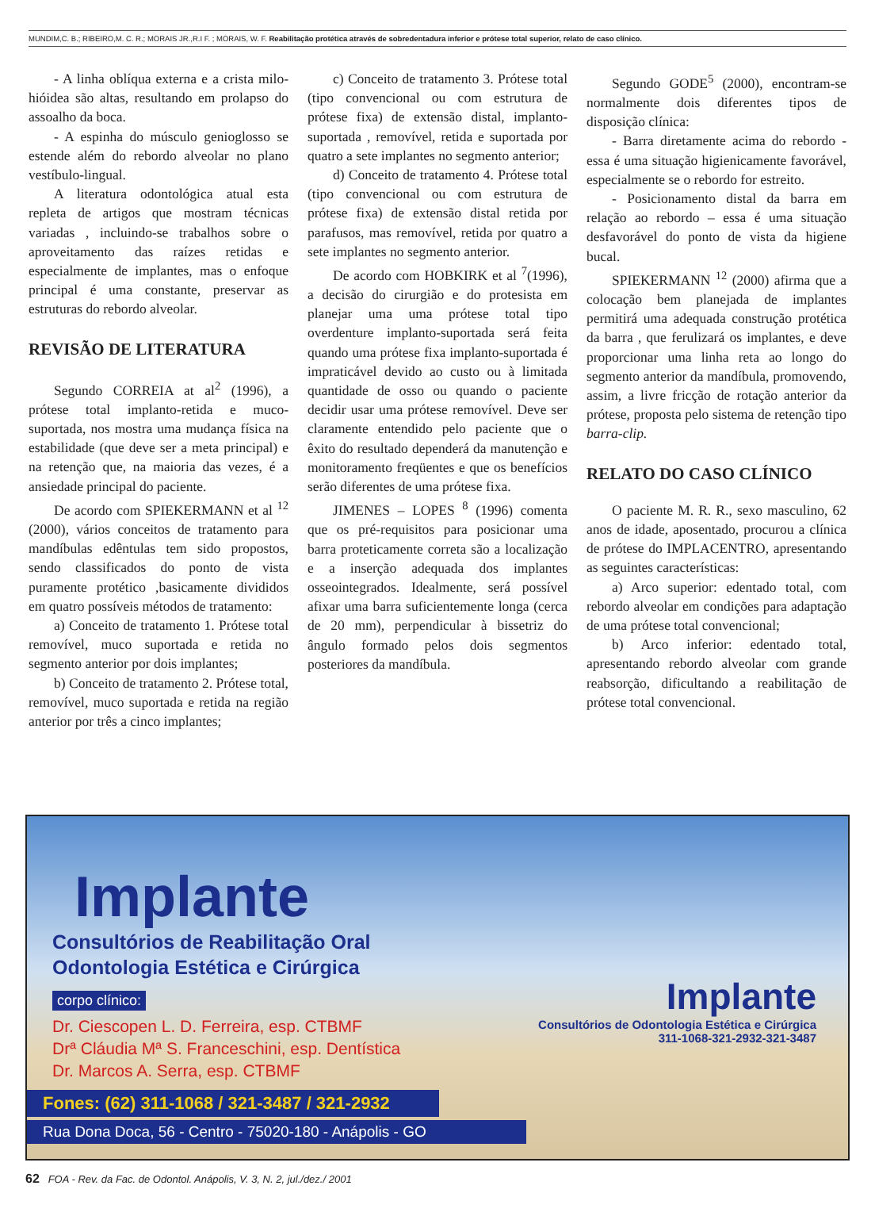MUNDIM,C. B.; RIBEIRO,M. C. R.; MORAIS JR.,R.I F. ; MORAIS, W. F. Reabilitação protética através de sobredentadura inferior e prótese total superior, relato de caso clínico.
- A linha oblíqua externa e a crista milo-hióidea são altas, resultando em prolapso do assoalho da boca.
- A espinha do músculo genioglosso se estende além do rebordo alveolar no plano vestíbulo-lingual.
A literatura odontológica atual esta repleta de artigos que mostram técnicas variadas , incluindo-se trabalhos sobre o aproveitamento das raízes retidas e especialmente de implantes, mas o enfoque principal é uma constante, preservar as estruturas do rebordo alveolar.
REVISÃO DE LITERATURA
Segundo CORREIA at al<sup>2</sup> (1996), a prótese total implanto-retida e muco- suportada, nos mostra uma mudança física na estabilidade (que deve ser a meta principal) e na retenção que, na maioria das vezes, é a ansiedade principal do paciente.
De acordo com SPIEKERMANN et al <sup>12</sup> (2000), vários conceitos de tratamento para mandíbulas edêntulas tem sido propostos, sendo classificados do ponto de vista puramente protético ,basicamente divididos em quatro possíveis métodos de tratamento:
a) Conceito de tratamento 1. Prótese total removível, muco suportada e retida no segmento anterior por dois implantes;
b) Conceito de tratamento 2. Prótese total, removível, muco suportada e retida na região anterior por três a cinco implantes;
c) Conceito de tratamento 3. Prótese total (tipo convencional ou com estrutura de prótese fixa) de extensão distal, implanto-suportada , removível, retida e suportada por quatro a sete implantes no segmento anterior;
d) Conceito de tratamento 4. Prótese total (tipo convencional ou com estrutura de prótese fixa) de extensão distal retida por parafusos, mas removível, retida por quatro a sete implantes no segmento anterior.
De acordo com HOBKIRK et al <sup>7</sup>(1996), a decisão do cirurgião e do protesista em planejar uma uma prótese total tipo overdenture implanto-suportada será feita quando uma prótese fixa implanto-suportada é impraticável devido ao custo ou à limitada quantidade de osso ou quando o paciente decidir usar uma prótese removível. Deve ser claramente entendido pelo paciente que o êxito do resultado dependerá da manutenção e monitoramento freqüentes e que os benefícios serão diferentes de uma prótese fixa.
JIMENES – LOPES <sup>8</sup> (1996) comenta que os pré-requisitos para posicionar uma barra proteticamente correta são a localização e a inserção adequada dos implantes osseointegrados. Idealmente, será possível afixar uma barra suficientemente longa (cerca de 20 mm), perpendicular à bissetriz do ângulo formado pelos dois segmentos posteriores da mandíbula.
Segundo GODE<sup>5</sup> (2000), encontram-se normalmente dois diferentes tipos de disposição clínica:
- Barra diretamente acima do rebordo - essa é uma situação higienicamente favorável, especialmente se o rebordo for estreito.
- Posicionamento distal da barra em relação ao rebordo – essa é uma situação desfavorável do ponto de vista da higiene bucal.
SPIEKERMANN <sup>12</sup> (2000) afirma que a colocação bem planejada de implantes permitirá uma adequada construção protética da barra , que ferulizará os implantes, e deve proporcionar uma linha reta ao longo do segmento anterior da mandíbula, promovendo, assim, a livre fricção de rotação anterior da prótese, proposta pelo sistema de retenção tipo barra-clip.
RELATO DO CASO CLÍNICO
O paciente M. R. R., sexo masculino, 62 anos de idade, aposentado, procurou a clínica de prótese do IMPLACENTRO, apresentando as seguintes características:
a) Arco superior: edentado total, com rebordo alveolar em condições para adaptação de uma prótese total convencional;
b) Arco inferior: edentado total, apresentando rebordo alveolar com grande reabsorção, dificultando a reabilitação de prótese total convencional.
Implante
Consultórios de Reabilitação Oral
Odontologia Estética e Cirúrgica
corpo clínico:
Dr. Ciescopen L. D. Ferreira, esp. CTBMF
Drª Cláudia Mª S. Franceschini, esp. Dentística
Dr. Marcos A. Serra, esp. CTBMF
Fones: (62) 311-1068 / 321-3487 / 321-2932
Rua Dona Doca, 56 - Centro - 75020-180 - Anápolis - GO
Implante
Consultórios de Odontologia Estética e Cirúrgica
311-1068-321-2932-321-3487
62 FOA - Rev. da Fac. de Odontol. Anápolis, V. 3, N. 2, jul./dez./ 2001